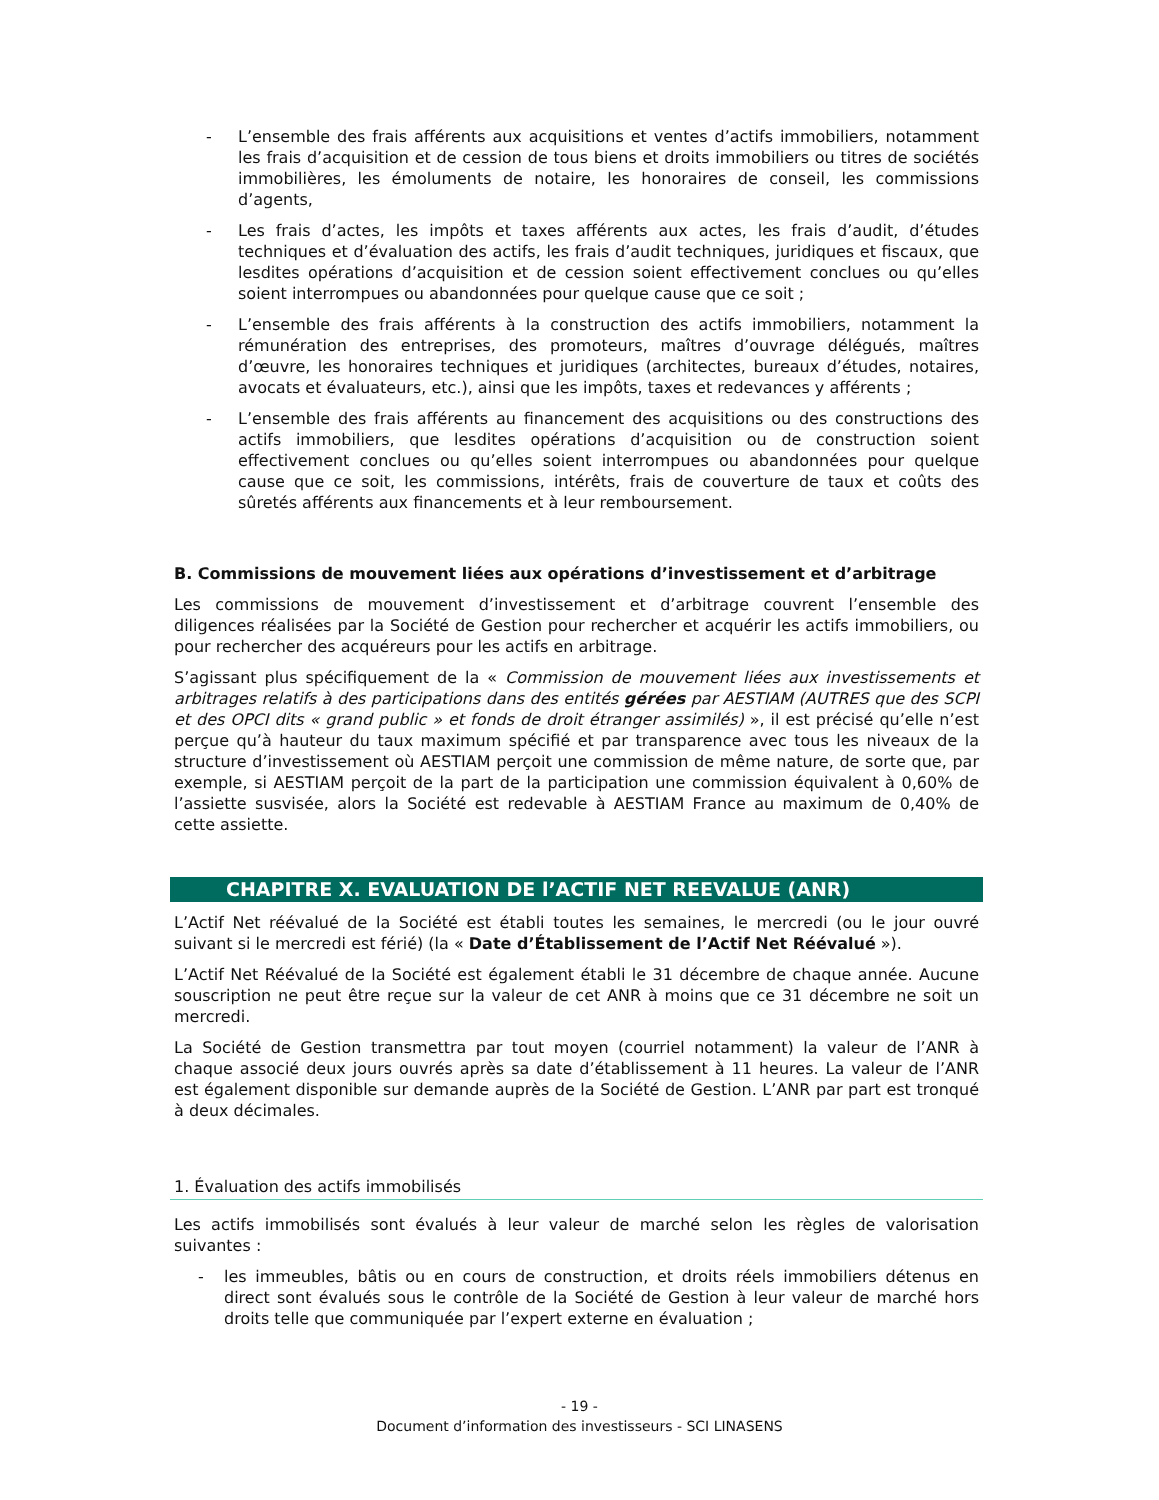- L’ensemble des frais afférents aux acquisitions et ventes d’actifs immobiliers, notamment les frais d’acquisition et de cession de tous biens et droits immobiliers ou titres de sociétés immobilières, les émoluments de notaire, les honoraires de conseil, les commissions d’agents,
- Les frais d’actes, les impôts et taxes afférents aux actes, les frais d’audit, d’études techniques et d’évaluation des actifs, les frais d’audit techniques, juridiques et fiscaux, que lesdites opérations d’acquisition et de cession soient effectivement conclues ou qu’elles soient interrompues ou abandonnées pour quelque cause que ce soit ;
- L’ensemble des frais afférents à la construction des actifs immobiliers, notamment la rémunération des entreprises, des promoteurs, maîtres d’ouvrage délégués, maîtres d’œuvre, les honoraires techniques et juridiques (architectes, bureaux d’études, notaires, avocats et évaluateurs, etc.), ainsi que les impôts, taxes et redevances y afférents ;
- L’ensemble des frais afférents au financement des acquisitions ou des constructions des actifs immobiliers, que lesdites opérations d’acquisition ou de construction soient effectivement conclues ou qu’elles soient interrompues ou abandonnées pour quelque cause que ce soit, les commissions, intérêts, frais de couverture de taux et coûts des sûretés afférents aux financements et à leur remboursement.
B. Commissions de mouvement liées aux opérations d’investissement et d’arbitrage
Les commissions de mouvement d’investissement et d’arbitrage couvrent l’ensemble des diligences réalisées par la Société de Gestion pour rechercher et acquérir les actifs immobiliers, ou pour rechercher des acquéreurs pour les actifs en arbitrage.
S’agissant plus spécifiquement de la « Commission de mouvement liées aux investissements et arbitrages relatifs à des participations dans des entités gérées par AESTIAM (AUTRES que des SCPI et des OPCI dits « grand public » et fonds de droit étranger assimilés) », il est précisé qu’elle n’est perçue qu’à hauteur du taux maximum spécifié et par transparence avec tous les niveaux de la structure d’investissement où AESTIAM perçoit une commission de même nature, de sorte que, par exemple, si AESTIAM perçoit de la part de la participation une commission équivalent à 0,60% de l’assiette susvisée, alors la Société est redevable à AESTIAM France au maximum de 0,40% de cette assiette.
CHAPITRE X. EVALUATION DE l’ACTIF NET REEVALUE (ANR)
L’Actif Net réévalué de la Société est établi toutes les semaines, le mercredi (ou le jour ouvré suivant si le mercredi est férié) (la « Date d’Établissement de l’Actif Net Réévalué »).
L’Actif Net Réévalué de la Société est également établi le 31 décembre de chaque année. Aucune souscription ne peut être reçue sur la valeur de cet ANR à moins que ce 31 décembre ne soit un mercredi.
La Société de Gestion transmettra par tout moyen (courriel notamment) la valeur de l’ANR à chaque associé deux jours ouvrés après sa date d’établissement à 11 heures. La valeur de l’ANR est également disponible sur demande auprès de la Société de Gestion. L’ANR par part est tronqué à deux décimales.
1. Évaluation des actifs immobilisés
Les actifs immobilisés sont évalués à leur valeur de marché selon les règles de valorisation suivantes :
- les immeubles, bâtis ou en cours de construction, et droits réels immobiliers détenus en direct sont évalués sous le contrôle de la Société de Gestion à leur valeur de marché hors droits telle que communiquée par l’expert externe en évaluation ;
- 19 -
Document d’information des investisseurs - SCI LINASENS